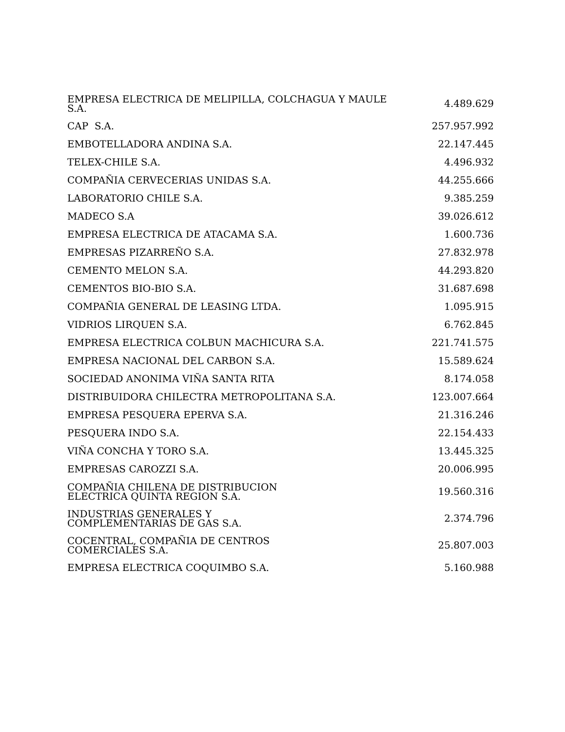| EMPRESA ELECTRICA DE MELIPILLA, COLCHAGUA Y MAULE S.A. | 4.489.629 |
| CAP S.A. | 257.957.992 |
| EMBOTELLADORA ANDINA S.A. | 22.147.445 |
| TELEX-CHILE S.A. | 4.496.932 |
| COMPAÑIA CERVECERIAS UNIDAS S.A. | 44.255.666 |
| LABORATORIO CHILE S.A. | 9.385.259 |
| MADECO S.A | 39.026.612 |
| EMPRESA ELECTRICA DE ATACAMA S.A. | 1.600.736 |
| EMPRESAS PIZARREÑO S.A. | 27.832.978 |
| CEMENTO MELON S.A. | 44.293.820 |
| CEMENTOS BIO-BIO S.A. | 31.687.698 |
| COMPAÑIA GENERAL DE LEASING LTDA. | 1.095.915 |
| VIDRIOS LIRQUEN S.A. | 6.762.845 |
| EMPRESA ELECTRICA COLBUN MACHICURA S.A. | 221.741.575 |
| EMPRESA NACIONAL DEL CARBON S.A. | 15.589.624 |
| SOCIEDAD ANONIMA VIÑA SANTA RITA | 8.174.058 |
| DISTRIBUIDORA CHILECTRA METROPOLITANA S.A. | 123.007.664 |
| EMPRESA PESQUERA EPERVA S.A. | 21.316.246 |
| PESQUERA INDO S.A. | 22.154.433 |
| VIÑA CONCHA Y TORO S.A. | 13.445.325 |
| EMPRESAS CAROZZI S.A. | 20.006.995 |
| COMPAÑIA CHILENA DE DISTRIBUCION ELECTRICA QUINTA REGION S.A. | 19.560.316 |
| INDUSTRIAS GENERALES Y COMPLEMENTARIAS DE GAS S.A. | 2.374.796 |
| COCENTRAL, COMPAÑIA DE CENTROS COMERCIALES S.A. | 25.807.003 |
| EMPRESA ELECTRICA COQUIMBO S.A. | 5.160.988 |